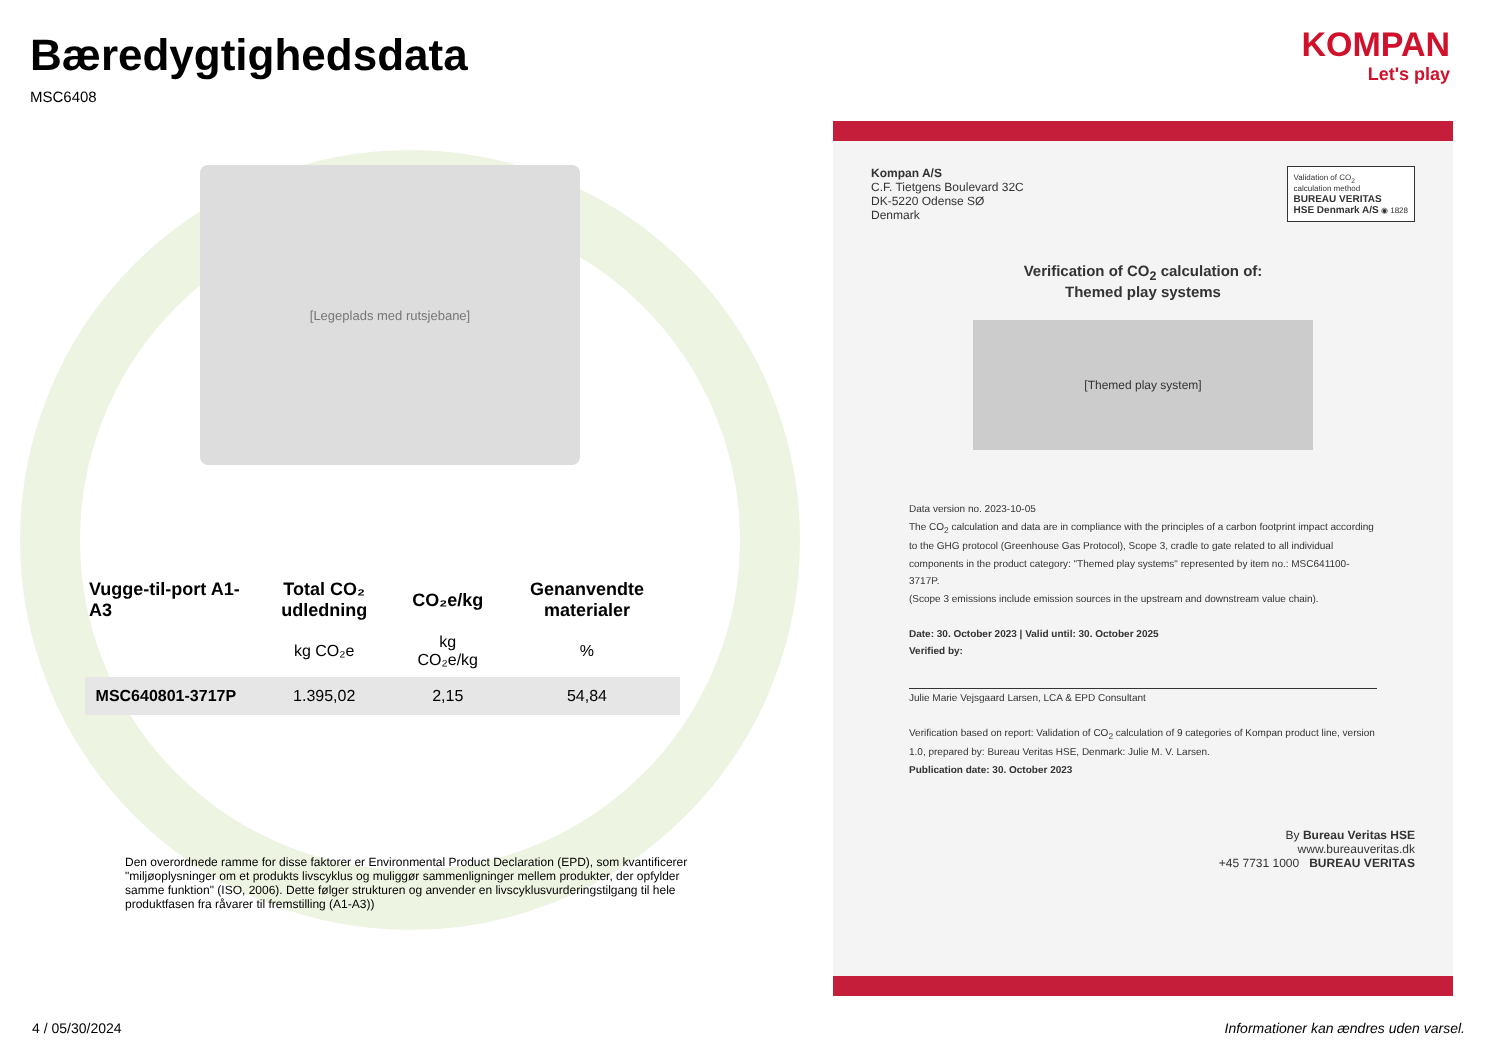KOMPAN
Let's play
Bæredygtighedsdata
MSC6408
[Legeplads med rutsjebane]
| Vugge-til-port A1-A3 | Total CO₂ udledning | CO₂e/kg | Genanvendte materialer |
| --- | --- | --- | --- |
| | kg CO₂e | kg CO₂e/kg | % |
| MSC640801-3717P | 1.395,02 | 2,15 | 54,84 |
Den overordnede ramme for disse faktorer er Environmental Product Declaration (EPD), som kvantificerer "miljøoplysninger om et produkts livscyklus og muliggør sammenligninger mellem produkter, der opfylder samme funktion" (ISO, 2006). Dette følger strukturen og anvender en livscyklusvurderingstilgang til hele produktfasen fra råvarer til fremstilling (A1-A3))
Kompan A/S
C.F. Tietgens Boulevard 32C
DK-5220 Odense SØ
Denmark
Validation of CO<sub>2</sub>
calculation method
BUREAU VERITAS
HSE Denmark A/S ◉ 1828
Verification of CO<sub>2</sub> calculation of:
Themed play systems
[Themed play system]
Data version no. 2023-10-05
The CO<sub>2</sub> calculation and data are in compliance with the principles of a carbon footprint impact according to the GHG protocol (Greenhouse Gas Protocol), Scope 3, cradle to gate related to all individual components in the product category: "Themed play systems" represented by item no.: MSC641100-3717P.
(Scope 3 emissions include emission sources in the upstream and downstream value chain).
Date: 30. October 2023 | Valid until: 30. October 2025
Verified by:
Julie Marie Vejsgaard Larsen, LCA & EPD Consultant
Verification based on report: Validation of CO<sub>2</sub> calculation of 9 categories of Kompan product line, version 1.0, prepared by: Bureau Veritas HSE, Denmark: Julie M. V. Larsen.
Publication date: 30. October 2023
By Bureau Veritas HSE
www.bureauveritas.dk
+45 7731 1000 BUREAU VERITAS
4 / 05/30/2024
Informationer kan ændres uden varsel.